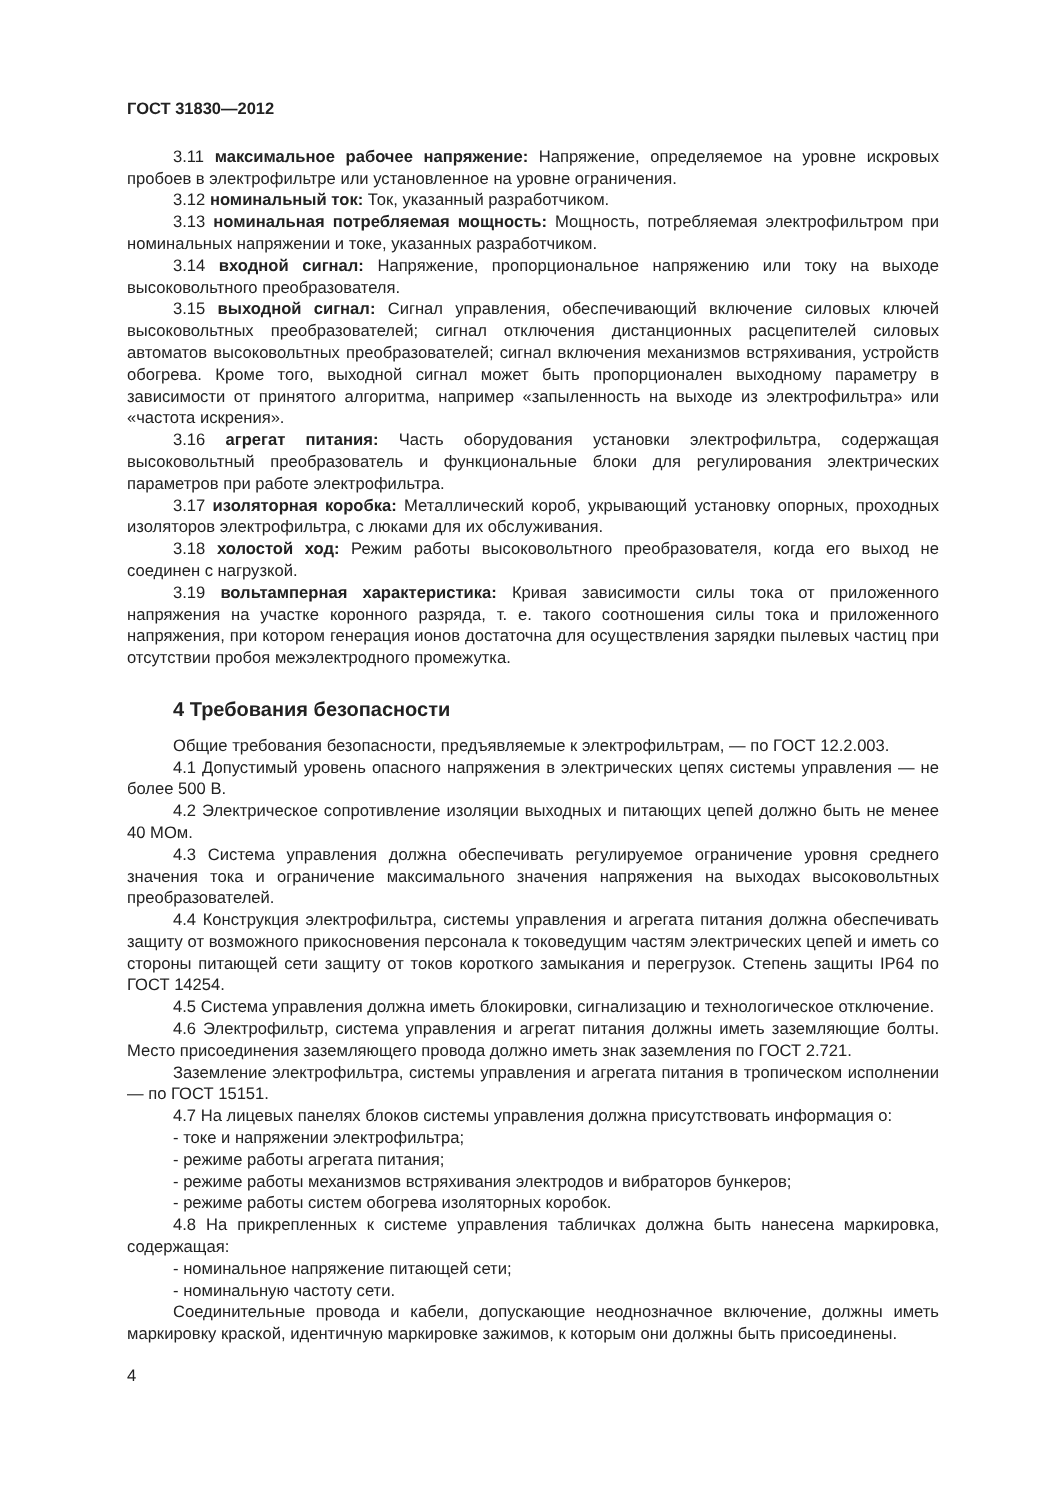ГОСТ 31830—2012
3.11 максимальное рабочее напряжение: Напряжение, определяемое на уровне искровых пробоев в электрофильтре или установленное на уровне ограничения.
3.12 номинальный ток: Ток, указанный разработчиком.
3.13 номинальная потребляемая мощность: Мощность, потребляемая электрофильтром при номинальных напряжении и токе, указанных разработчиком.
3.14 входной сигнал: Напряжение, пропорциональное напряжению или току на выходе высоковольтного преобразователя.
3.15 выходной сигнал: Сигнал управления, обеспечивающий включение силовых ключей высоковольтных преобразователей; сигнал отключения дистанционных расцепителей силовых автоматов высоковольтных преобразователей; сигнал включения механизмов встряхивания, устройств обогрева. Кроме того, выходной сигнал может быть пропорционален выходному параметру в зависимости от принятого алгоритма, например «запыленность на выходе из электрофильтра» или «частота искрения».
3.16 агрегат питания: Часть оборудования установки электрофильтра, содержащая высоковольтный преобразователь и функциональные блоки для регулирования электрических параметров при работе электрофильтра.
3.17 изоляторная коробка: Металлический короб, укрывающий установку опорных, проходных изоляторов электрофильтра, с люками для их обслуживания.
3.18 холостой ход: Режим работы высоковольтного преобразователя, когда его выход не соединен с нагрузкой.
3.19 вольтамперная характеристика: Кривая зависимости силы тока от приложенного напряжения на участке коронного разряда, т. е. такого соотношения силы тока и приложенного напряжения, при котором генерация ионов достаточна для осуществления зарядки пылевых частиц при отсутствии пробоя межэлектродного промежутка.
4 Требования безопасности
Общие требования безопасности, предъявляемые к электрофильтрам, — по ГОСТ 12.2.003.
4.1 Допустимый уровень опасного напряжения в электрических цепях системы управления — не более 500 В.
4.2 Электрическое сопротивление изоляции выходных и питающих цепей должно быть не менее 40 МОм.
4.3 Система управления должна обеспечивать регулируемое ограничение уровня среднего значения тока и ограничение максимального значения напряжения на выходах высоковольтных преобразователей.
4.4 Конструкция электрофильтра, системы управления и агрегата питания должна обеспечивать защиту от возможного прикосновения персонала к токоведущим частям электрических цепей и иметь со стороны питающей сети защиту от токов короткого замыкания и перегрузок. Степень защиты IP64 по ГОСТ 14254.
4.5 Система управления должна иметь блокировки, сигнализацию и технологическое отключение.
4.6 Электрофильтр, система управления и агрегат питания должны иметь заземляющие болты. Место присоединения заземляющего провода должно иметь знак заземления по ГОСТ 2.721.
Заземление электрофильтра, системы управления и агрегата питания в тропическом исполнении — по ГОСТ 15151.
4.7 На лицевых панелях блоков системы управления должна присутствовать информация о:
- токе и напряжении электрофильтра;
- режиме работы агрегата питания;
- режиме работы механизмов встряхивания электродов и вибраторов бункеров;
- режиме работы систем обогрева изоляторных коробок.
4.8 На прикрепленных к системе управления табличках должна быть нанесена маркировка, содержащая:
- номинальное напряжение питающей сети;
- номинальную частоту сети.
Соединительные провода и кабели, допускающие неоднозначное включение, должны иметь маркировку краской, идентичную маркировке зажимов, к которым они должны быть присоединены.
4